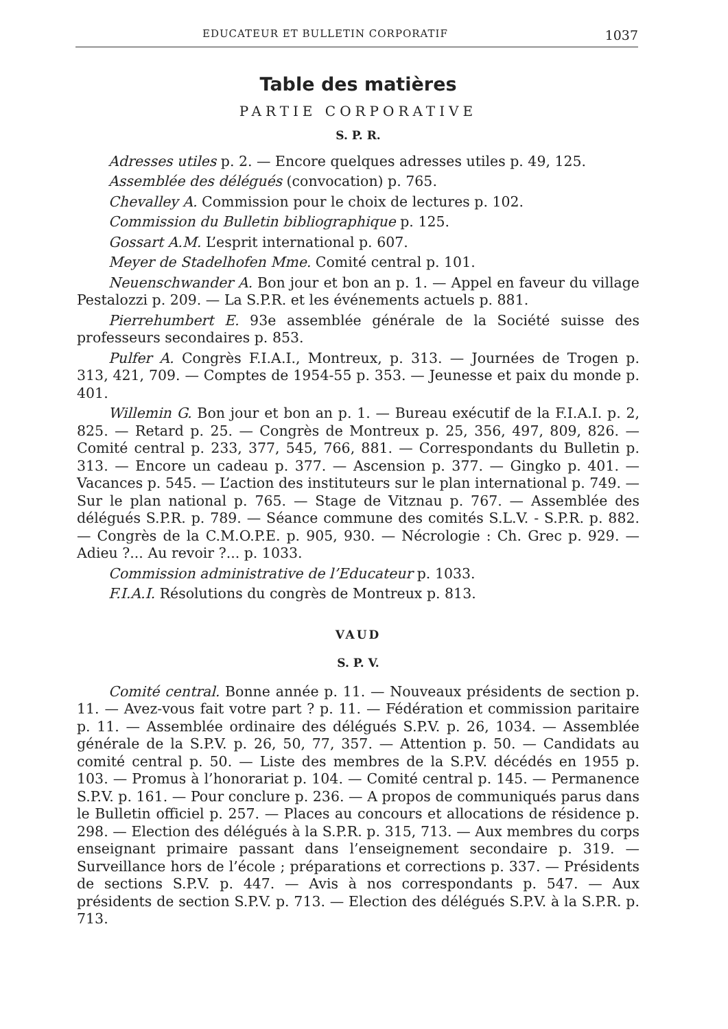EDUCATEUR ET BULLETIN CORPORATIF 1037
Table des matières
PARTIE CORPORATIVE
S. P. R.
Adresses utiles p. 2. — Encore quelques adresses utiles p. 49, 125.
Assemblée des délégués (convocation) p. 765.
Chevalley A. Commission pour le choix de lectures p. 102.
Commission du Bulletin bibliographique p. 125.
Gossart A.M. L’esprit international p. 607.
Meyer de Stadelhofen Mme. Comité central p. 101.
Neuenschwander A. Bon jour et bon an p. 1. — Appel en faveur du village Pestalozzi p. 209. — La S.P.R. et les événements actuels p. 881.
Pierrehumbert E. 93e assemblée générale de la Société suisse des professeurs secondaires p. 853.
Pulfer A. Congrès F.I.A.I., Montreux, p. 313. — Journées de Trogen p. 313, 421, 709. — Comptes de 1954-55 p. 353. — Jeunesse et paix du monde p. 401.
Willemin G. Bon jour et bon an p. 1. — Bureau exécutif de la F.I.A.I. p. 2, 825. — Retard p. 25. — Congrès de Montreux p. 25, 356, 497, 809, 826. — Comité central p. 233, 377, 545, 766, 881. — Correspondants du Bulletin p. 313. — Encore un cadeau p. 377. — Ascension p. 377. — Gingko p. 401. — Vacances p. 545. — L’action des instituteurs sur le plan international p. 749. — Sur le plan national p. 765. — Stage de Vitznau p. 767. — Assemblée des délégués S.P.R. p. 789. — Séance commune des comités S.L.V. - S.P.R. p. 882. — Congrès de la C.M.O.P.E. p. 905, 930. — Nécrologie : Ch. Grec p. 929. — Adieu ?... Au revoir ?... p. 1033.
Commission administrative de l’Educateur p. 1033.
F.I.A.I. Résolutions du congrès de Montreux p. 813.
VAUD
S. P. V.
Comité central. Bonne année p. 11. — Nouveaux présidents de section p. 11. — Avez-vous fait votre part ? p. 11. — Fédération et commission paritaire p. 11. — Assemblée ordinaire des délégués S.P.V. p. 26, 1034. — Assemblée générale de la S.P.V. p. 26, 50, 77, 357. — Attention p. 50. — Candidats au comité central p. 50. — Liste des membres de la S.P.V. décédés en 1955 p. 103. — Promus à l’honorariat p. 104. — Comité central p. 145. — Permanence S.P.V. p. 161. — Pour conclure p. 236. — A propos de communiqués parus dans le Bulletin officiel p. 257. — Places au concours et allocations de résidence p. 298. — Election des délégués à la S.P.R. p. 315, 713. — Aux membres du corps enseignant primaire passant dans l’enseignement secondaire p. 319. — Surveillance hors de l’école ; préparations et corrections p. 337. — Présidents de sections S.P.V. p. 447. — Avis à nos correspondants p. 547. — Aux présidents de section S.P.V. p. 713. — Election des délégués S.P.V. à la S.P.R. p. 713.